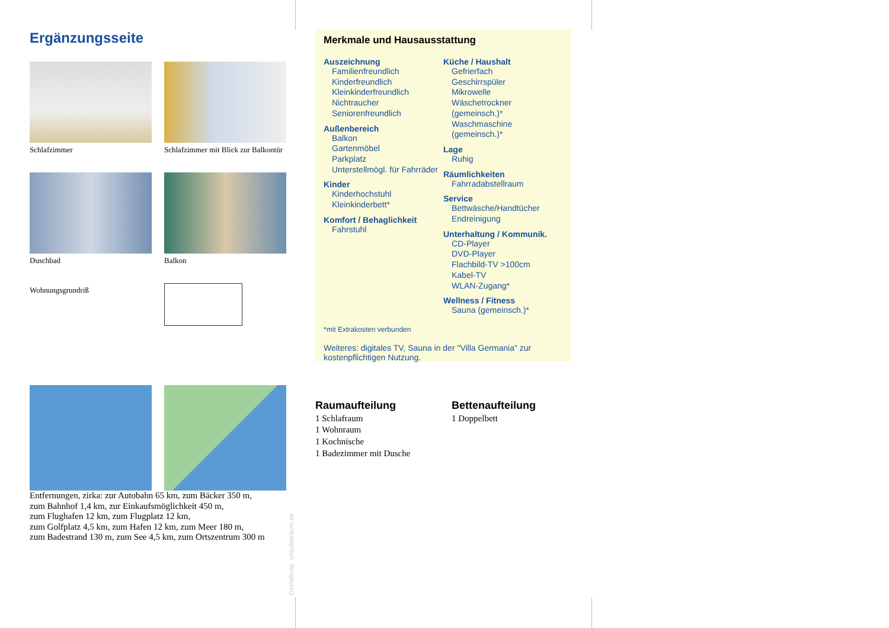Ergänzungsseite
Schlafzimmer
Schlafzimmer mit Blick zur Balkontür
Duschbad
Balkon
Wohnungsgrundriß
Entfernungen, zirka: zur Autobahn 65 km, zum Bäcker 350 m,
zum Bahnhof 1,4 km, zur Einkaufsmöglichkeit 450 m,
zum Flughafen 12 km, zum Flugplatz 12 km,
zum Golfplatz 4,5 km, zum Hafen 12 km, zum Meer 180 m,
zum Badestrand 130 m, zum See 4,5 km, zum Ortszentrum 300 m
Gestaltung: urlaubstraum.de
Merkmale und Hausausstattung
Auszeichnung
Familienfreundlich
Kinderfreundlich
Kleinkinderfreundlich
Nichtraucher
Seniorenfreundlich
Außenbereich
Balkon
Gartenmöbel
Parkplatz
Unterstellmögl. für Fahrräder
Kinder
Kinderhochstuhl
Kleinkinderbett*
Komfort / Behaglichkeit
Fahrstuhl
Küche / Haushalt
Gefrierfach
Geschirrspüler
Mikrowelle
Wäschetrockner (gemeinsch.)*
Waschmaschine (gemeinsch.)*
Lage
Ruhig
Räumlichkeiten
Fahrradabstellraum
Service
Bettwäsche/Handtücher
Endreinigung
Unterhaltung / Kommunik.
CD-Player
DVD-Player
Flachbild-TV >100cm
Kabel-TV
WLAN-Zugang*
Wellness / Fitness
Sauna (gemeinsch.)*
*mit Extrakosten verbunden
Weiteres: digitales TV, Sauna in der "Villa Germania" zur kostenpflichtigen Nutzung.
Raumaufteilung
1 Schlafraum
1 Wohnraum
1 Kochnische
1 Badezimmer mit Dusche
Bettenaufteilung
1 Doppelbett